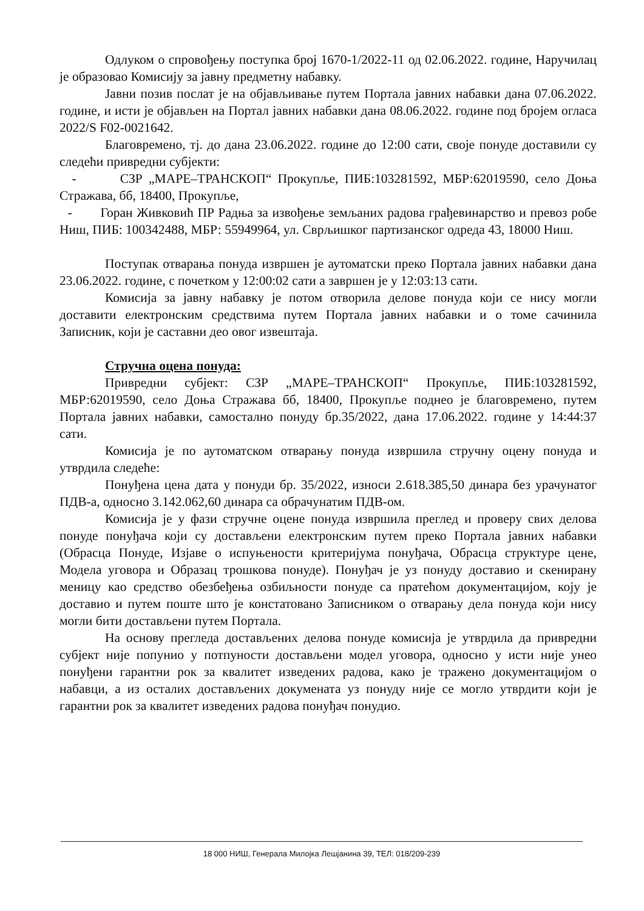Одлуком о спровођењу поступка број 1670-1/2022-11 од 02.06.2022. године, Наручилац је образовао Комисију за јавну предметну набавку.
Јавни позив послат је на објављивање путем Портала јавних набавки дана 07.06.2022. године, и исти је објављен на Портал јавних набавки дана 08.06.2022. године под бројем огласа 2022/S F02-0021642.
Благовремено, тј. до дана 23.06.2022. године до 12:00 сати, своје понуде доставили су следећи привредни субјекти:
- СЗР „МАРЕ–ТРАНСКОП“ Прокупље, ПИБ:103281592, МБР:62019590, село Доња Стражава, бб, 18400, Прокупље,
- Горан Живковић ПР Радња за извођење земљаних радова грађевинарство и превоз робе Ниш, ПИБ: 100342488, МБР: 55949964, ул. Сврљишког партизанског одреда 43, 18000 Ниш.
Поступак отварања понуда извршен је аутоматски преко Портала јавних набавки дана 23.06.2022. године, с почетком у 12:00:02 сати а завршен је у 12:03:13 сати.
Комисија за јавну набавку је потом отворила делове понуда који се нису могли доставити електронским средствима путем Портала јавних набавки и о томе сачинила Записник, који је саставни део овог извештаја.
Стручна оцена понуда:
Привредни субјект: СЗР „МАРЕ–ТРАНСКОП“ Прокупље, ПИБ:103281592, МБР:62019590, село Доња Стражава бб, 18400, Прокупље поднео је благовремено, путем Портала јавних набавки, самостално понуду бр.35/2022, дана 17.06.2022. године у 14:44:37 сати.
Комисија је по аутоматском отварању понуда извршила стручну оцену понуда и утврдила следеће:
Понуђена цена дата у понуди бр. 35/2022, износи 2.618.385,50 динара без урачунатог ПДВ-а, односно 3.142.062,60 динара са обрачунатим ПДВ-ом.
Комисија је у фази стручне оцене понуда извршила преглед и проверу свих делова понуде понуђача који су достављени електронским путем преко Портала јавних набавки (Обрасца Понуде, Изјаве о испуњености критеријума понуђача, Обрасца структуре цене, Модела уговора и Образац трошкова понуде). Понуђач је уз понуду доставио и скенирану меницу као средство обезбеђења озбиљности понуде са пратећом документацијом, коју је доставио и путем поште што је констатовано Записником о отварању дела понуда који нису могли бити достављени путем Портала.
На основу прегледа достављених делова понуде комисија је утврдила да привредни субјект није попунио у потпуности достављени модел уговора, односно у исти није унео понуђени гарантни рок за квалитет изведених радова, како је тражено документацијом о набавци, а из осталих достављених докумената уз понуду није се могло утврдити који је гарантни рок за квалитет изведених радова понуђач понудио.
18 000 НИШ, Генерала Милојка Лешјанина 39, ТЕЛ: 018/209-239